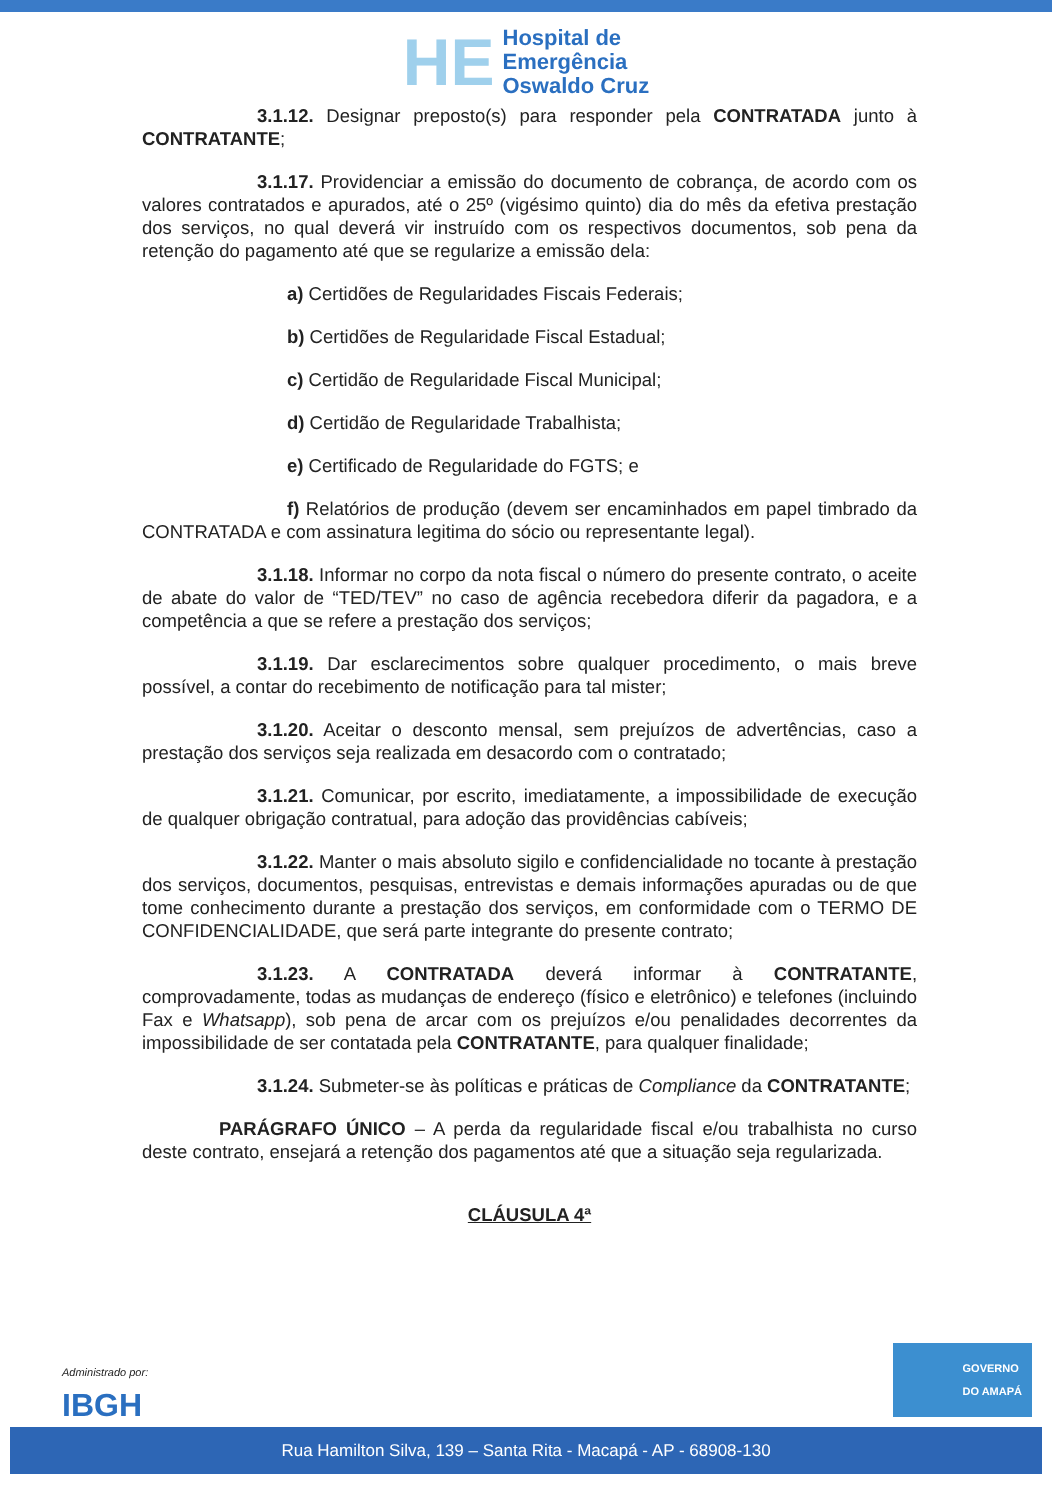HE Hospital de
Emergência
Oswaldo Cruz
3.1.12. Designar preposto(s) para responder pela CONTRATADA junto à CONTRATANTE;
3.1.17. Providenciar a emissão do documento de cobrança, de acordo com os valores contratados e apurados, até o 25º (vigésimo quinto) dia do mês da efetiva prestação dos serviços, no qual deverá vir instruído com os respectivos documentos, sob pena da retenção do pagamento até que se regularize a emissão dela:
a) Certidões de Regularidades Fiscais Federais;
b) Certidões de Regularidade Fiscal Estadual;
c) Certidão de Regularidade Fiscal Municipal;
d) Certidão de Regularidade Trabalhista;
e) Certificado de Regularidade do FGTS; e
f) Relatórios de produção (devem ser encaminhados em papel timbrado da CONTRATADA e com assinatura legitima do sócio ou representante legal).
3.1.18. Informar no corpo da nota fiscal o número do presente contrato, o aceite de abate do valor de “TED/TEV” no caso de agência recebedora diferir da pagadora, e a competência a que se refere a prestação dos serviços;
3.1.19. Dar esclarecimentos sobre qualquer procedimento, o mais breve possível, a contar do recebimento de notificação para tal mister;
3.1.20. Aceitar o desconto mensal, sem prejuízos de advertências, caso a prestação dos serviços seja realizada em desacordo com o contratado;
3.1.21. Comunicar, por escrito, imediatamente, a impossibilidade de execução de qualquer obrigação contratual, para adoção das providências cabíveis;
3.1.22. Manter o mais absoluto sigilo e confidencialidade no tocante à prestação dos serviços, documentos, pesquisas, entrevistas e demais informações apuradas ou de que tome conhecimento durante a prestação dos serviços, em conformidade com o TERMO DE CONFIDENCIALIDADE, que será parte integrante do presente contrato;
3.1.23. A CONTRATADA deverá informar à CONTRATANTE, comprovadamente, todas as mudanças de endereço (físico e eletrônico) e telefones (incluindo Fax e Whatsapp), sob pena de arcar com os prejuízos e/ou penalidades decorrentes da impossibilidade de ser contatada pela CONTRATANTE, para qualquer finalidade;
3.1.24. Submeter-se às políticas e práticas de Compliance da CONTRATANTE;
PARÁGRAFO ÚNICO – A perda da regularidade fiscal e/ou trabalhista no curso deste contrato, ensejará a retenção dos pagamentos até que a situação seja regularizada.
CLÁUSULA 4ª
Administrado por:
IBGH
GOVERNO
DO AMAPÁ
Rua Hamilton Silva, 139 – Santa Rita - Macapá - AP - 68908-130